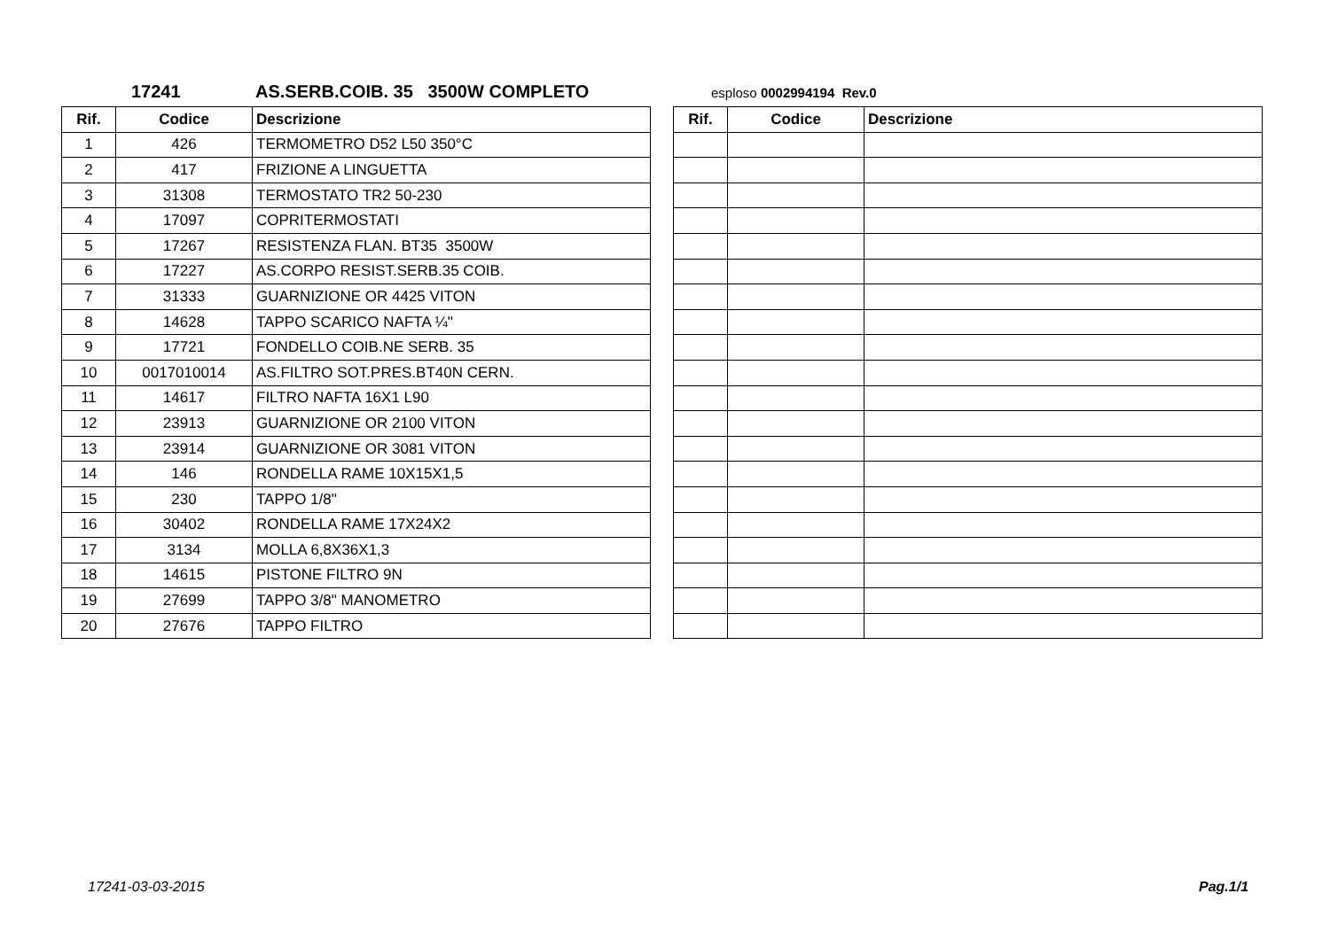17241 AS.SERB.COIB. 35 3500W COMPLETO esploso 0002994194 Rev.0
| Rif. | Codice | Descrizione |
| --- | --- | --- |
| 1 | 426 | TERMOMETRO D52 L50 350°C |
| 2 | 417 | FRIZIONE A LINGUETTA |
| 3 | 31308 | TERMOSTATO TR2 50-230 |
| 4 | 17097 | COPRITERMOSTATI |
| 5 | 17267 | RESISTENZA FLAN. BT35 3500W |
| 6 | 17227 | AS.CORPO RESIST.SERB.35 COIB. |
| 7 | 31333 | GUARNIZIONE OR 4425 VITON |
| 8 | 14628 | TAPPO SCARICO NAFTA ¼" |
| 9 | 17721 | FONDELLO COIB.NE SERB. 35 |
| 10 | 0017010014 | AS.FILTRO SOT.PRES.BT40N CERN. |
| 11 | 14617 | FILTRO NAFTA 16X1 L90 |
| 12 | 23913 | GUARNIZIONE OR 2100 VITON |
| 13 | 23914 | GUARNIZIONE OR 3081 VITON |
| 14 | 146 | RONDELLA RAME 10X15X1,5 |
| 15 | 230 | TAPPO 1/8" |
| 16 | 30402 | RONDELLA RAME 17X24X2 |
| 17 | 3134 | MOLLA 6,8X36X1,3 |
| 18 | 14615 | PISTONE FILTRO 9N |
| 19 | 27699 | TAPPO 3/8" MANOMETRO |
| 20 | 27676 | TAPPO FILTRO |
| Rif. | Codice | Descrizione |
| --- | --- | --- |
17241-03-03-2015 Pag.1/1